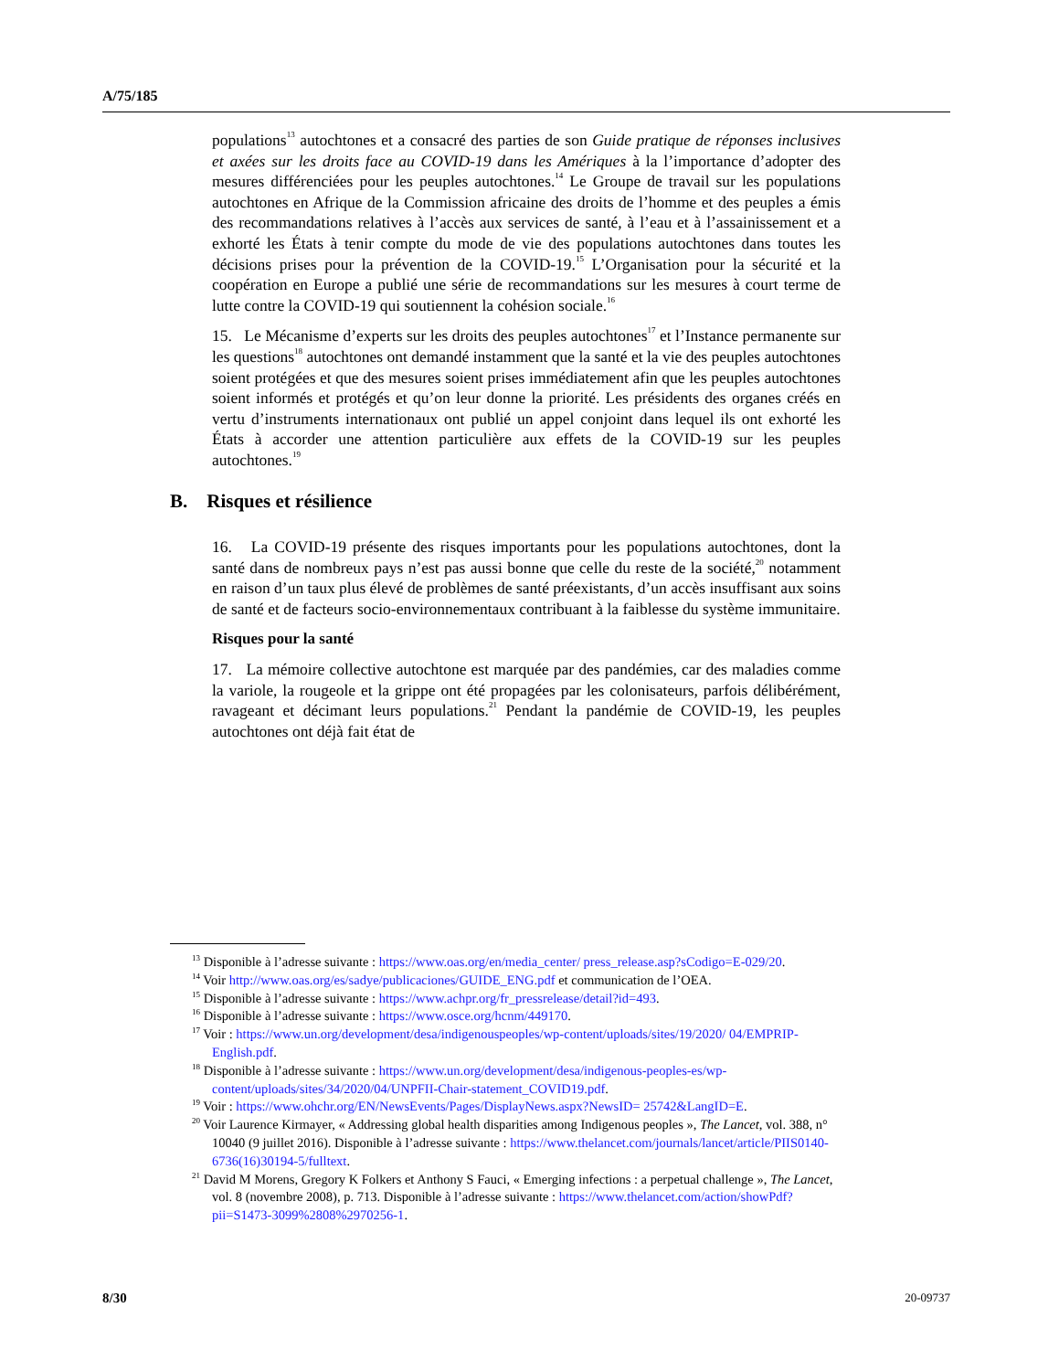A/75/185
populations<sup>13</sup> autochtones et a consacré des parties de son Guide pratique de réponses inclusives et axées sur les droits face au COVID-19 dans les Amériques à la l’importance d’adopter des mesures différenciées pour les peuples autochtones.<sup>14</sup> Le Groupe de travail sur les populations autochtones en Afrique de la Commission africaine des droits de l’homme et des peuples a émis des recommandations relatives à l’accès aux services de santé, à l’eau et à l’assainissement et a exhorté les États à tenir compte du mode de vie des populations autochtones dans toutes les décisions prises pour la prévention de la COVID-19.<sup>15</sup> L’Organisation pour la sécurité et la coopération en Europe a publié une série de recommandations sur les mesures à court terme de lutte contre la COVID-19 qui soutiennent la cohésion sociale.<sup>16</sup>
15. Le Mécanisme d’experts sur les droits des peuples autochtones<sup>17</sup> et l’Instance permanente sur les questions<sup>18</sup> autochtones ont demandé instamment que la santé et la vie des peuples autochtones soient protégées et que des mesures soient prises immédiatement afin que les peuples autochtones soient informés et protégés et qu’on leur donne la priorité. Les présidents des organes créés en vertu d’instruments internationaux ont publié un appel conjoint dans lequel ils ont exhorté les États à accorder une attention particulière aux effets de la COVID-19 sur les peuples autochtones.<sup>19</sup>
B. Risques et résilience
16. La COVID-19 présente des risques importants pour les populations autochtones, dont la santé dans de nombreux pays n’est pas aussi bonne que celle du reste de la société,<sup>20</sup> notamment en raison d’un taux plus élevé de problèmes de santé préexistants, d’un accès insuffisant aux soins de santé et de facteurs socio-environnementaux contribuant à la faiblesse du système immunitaire.
Risques pour la santé
17. La mémoire collective autochtone est marquée par des pandémies, car des maladies comme la variole, la rougeole et la grippe ont été propagées par les colonisateurs, parfois délibérément, ravageant et décimant leurs populations.<sup>21</sup> Pendant la pandémie de COVID-19, les peuples autochtones ont déjà fait état de
<sup>13</sup> Disponible à l’adresse suivante : https://www.oas.org/en/media_center/ press_release.asp?sCodigo=E-029/20.
<sup>14</sup> Voir http://www.oas.org/es/sadye/publicaciones/GUIDE_ENG.pdf et communication de l’OEA.
<sup>15</sup> Disponible à l’adresse suivante : https://www.achpr.org/fr_pressrelease/detail?id=493.
<sup>16</sup> Disponible à l’adresse suivante : https://www.osce.org/hcnm/449170.
<sup>17</sup> Voir : https://www.un.org/development/desa/indigenouspeoples/wp-content/uploads/sites/19/2020/ 04/EMPRIP-English.pdf.
<sup>18</sup> Disponible à l’adresse suivante : https://www.un.org/development/desa/indigenous-peoples-es/wp-content/uploads/sites/34/2020/04/UNPFII-Chair-statement_COVID19.pdf.
<sup>19</sup> Voir : https://www.ohchr.org/EN/NewsEvents/Pages/DisplayNews.aspx?NewsID= 25742&LangID=E.
<sup>20</sup> Voir Laurence Kirmayer, « Addressing global health disparities among Indigenous peoples », The Lancet, vol. 388, n° 10040 (9 juillet 2016). Disponible à l’adresse suivante : https://www.thelancet.com/journals/lancet/article/PIIS0140-6736(16)30194-5/fulltext.
<sup>21</sup> David M Morens, Gregory K Folkers et Anthony S Fauci, « Emerging infections : a perpetual challenge », The Lancet, vol. 8 (novembre 2008), p. 713. Disponible à l’adresse suivante : https://www.thelancet.com/action/showPdf?pii=S1473-3099%2808%2970256-1.
8/30 20-09737